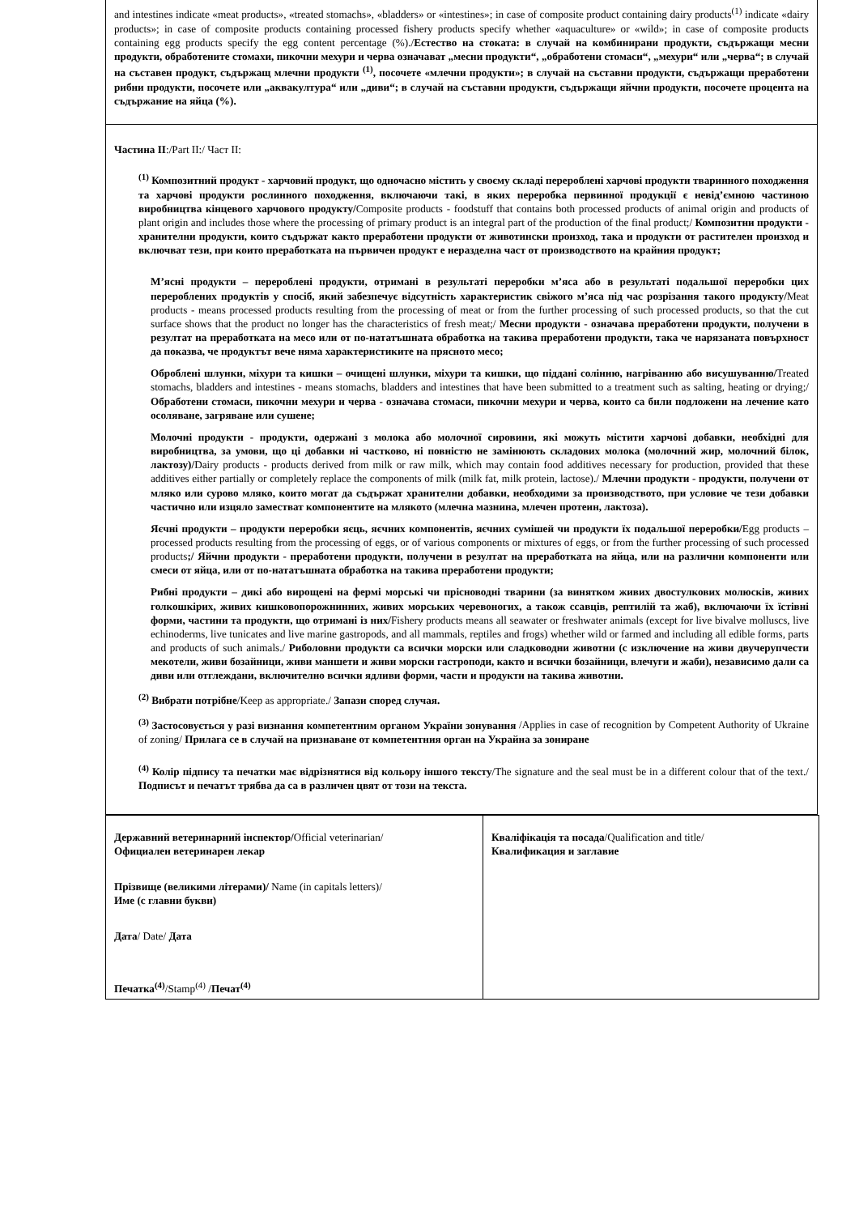and intestines indicate «meat products», «treated stomachs», «bladders» or «intestines»; in case of composite product containing dairy products<sup>(1)</sup> indicate «dairy products»; in case of composite products containing processed fishery products specify whether «aquaculture» or «wild»; in case of composite products containing egg products specify the egg content percentage (%)./Естество на стоката: в случай на комбинирани продукти, съдържащи месни продукти, обработените стомахи, пикочни мехури и черва означават „месни продукти“, „обработени стомаси“, „мехури“ или „черва“; в случай на съставен продукт, съдържащ млечни продукти <sup>(1)</sup>, посочете «млечни продукти»; в случай на съставни продукти, съдържащи преработени рибни продукти, посочете или „аквакултура“ или „диви“; в случай на съставни продукти, съдържащи яйчни продукти, посочете процента на съдържание на яйца (%).
Частина II:/Part II:/ Част II:
<sup>(1)</sup> Композитний продукт - харчовий продукт, що одночасно містить у своєму складі перероблені харчові продукти тваринного походження та харчові продукти рослинного походження, включаючи такі, в яких переробка первинної продукції є невід’ємною частиною виробництва кінцевого харчового продукту/Composite products - foodstuff that contains both processed products of animal origin and products of plant origin and includes those where the processing of primary product is an integral part of the production of the final product;/ Композитни продукти - хранителни продукти, които съдържат както преработени продукти от животински произход, така и продукти от растителен произход и включват тези, при които преработката на първичен продукт е неразделна част от производството на крайния продукт;
М’ясні продукти – перероблені продукти, отримані в результаті переробки м’яса або в результаті подальшої переробки цих перероблених продуктів у спосіб, який забезпечує відсутність характеристик свіжого м’яса під час розрізання такого продукту/Meat products - means processed products resulting from the processing of meat or from the further processing of such processed products, so that the cut surface shows that the product no longer has the characteristics of fresh meat;/ Месни продукти - означава преработени продукти, получени в резултат на преработката на месо или от по-нататъшната обработка на такива преработени продукти, така че нарязаната повърхност да показва, че продуктът вече няма характеристиките на прясното месо;
Оброблені шлунки, міхури та кишки – очищені шлунки, міхури та кишки, що піддані солінню, нагріванню або висушуванню/Treated stomachs, bladders and intestines - means stomachs, bladders and intestines that have been submitted to a treatment such as salting, heating or drying;/ Обработени стомаси, пикочни мехури и черва - означава стомаси, пикочни мехури и черва, които са били подложени на лечение като осоляване, загряване или сушене;
Молочні продукти - продукти, одержані з молока або молочної сировини, які можуть містити харчові добавки, необхідні для виробництва, за умови, що ці добавки ні частково, ні повністю не замінюють складових молока (молочний жир, молочний білок, лактозу)/Dairy products - products derived from milk or raw milk, which may contain food additives necessary for production, provided that these additives either partially or completely replace the components of milk (milk fat, milk protein, lactose)./ Млечни продукти - продукти, получени от мляко или сурово мляко, които могат да съдържат хранителни добавки, необходими за производството, при условие че тези добавки частично или изцяло заместват компонентите на млякото (млечна мазнина, млечен протеин, лактоза).
Яєчні продукти – продукти переробки яєць, яєчних компонентів, яєчних сумішей чи продукти їх подальшої переробки/Egg products – processed products resulting from the processing of eggs, or of various components or mixtures of eggs, or from the further processing of such processed products;/ Яйчни продукти - преработени продукти, получени в резултат на преработката на яйца, или на различни компоненти или смеси от яйца, или от по-нататъшната обработка на такива преработени продукти;
Рибні продукти – дикі або вирощені на фермі морські чи прісноводні тварини (за винятком живих двостулкових молюсків, живих голкошкірих, живих кишковопорожнинних, живих морських черевоногих, а також ссавців, рептилій та жаб), включаючи їх їстівні форми, частини та продукти, що отримані із них/Fishery products means all seawater or freshwater animals (except for live bivalve molluscs, live echinoderms, live tunicates and live marine gastropods, and all mammals, reptiles and frogs) whether wild or farmed and including all edible forms, parts and products of such animals./ Риболовни продукти са всички морски или сладководни животни (с изключение на живи двучерупчести мекотели, живи бозайници, живи маншети и живи морски гастроподи, както и всички бозайници, влечуги и жаби), независимо дали са диви или отглеждани, включително всички ядливи форми, части и продукти на такива животни.
<sup>(2)</sup> Вибрати потрібне/Keep as appropriate./ Запази според случая.
<sup>(3)</sup> Застосовується у разі визнання компетентним органом України зонування /Applies in case of recognition by Competent Authority of Ukraine of zoning/ Прилага се в случай на признаване от компетентния орган на Украйна за зониране
<sup>(4)</sup> Колір підпису та печатки має відрізнятися від кольору іншого тексту/The signature and the seal must be in a different colour that of the text./ Подписът и печатът трябва да са в различен цвят от този на текста.
| Державний ветеринарний інспектор/ Official veterinarian/ Официален ветеринарен лекар Прізвище (великими літерами)/ Name (in capitals letters)/ Име (с главни букви) Дата / Date/ Дата Печатка<sup>(4)</sup> /Stamp<sup>(4)</sup> / Печат<sup>(4)</sup> | Кваліфікація та посада /Qualification and title/ Квалификация и заглавие |